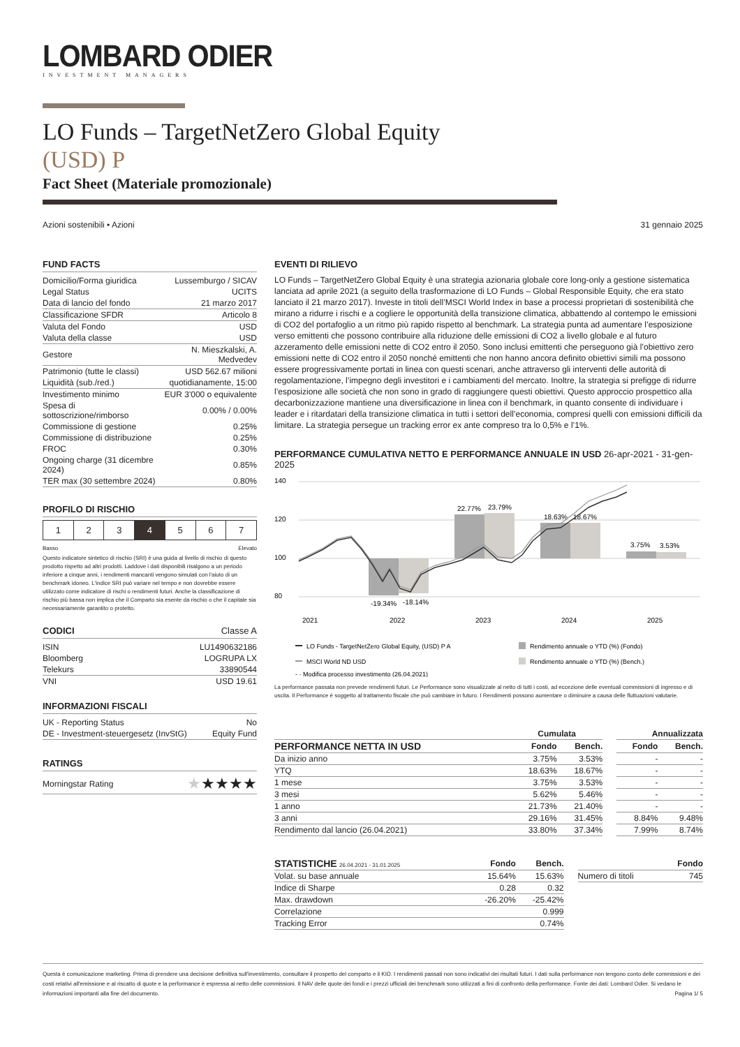LOMBARD ODIER
INVESTMENT MANAGERS
LO Funds – TargetNetZero Global Equity
(USD) P
Fact Sheet (Materiale promozionale)
Azioni sostenibili • Azioni 31 gennaio 2025
FUND FACTS
| Domicilio/Forma giuridica | Lussemburgo / SICAV |
| Legal Status | UCITS |
| Data di lancio del fondo | 21 marzo 2017 |
| Classificazione SFDR | Articolo 8 |
| Valuta del Fondo | USD |
| Valuta della classe | USD |
| Gestore | N. Mieszkalski, A. Medvedev |
| Patrimonio (tutte le classi) | USD 562.67 milioni |
| Liquidità (sub./red.) | quotidianamente, 15:00 |
| Investimento minimo | EUR 3'000 o equivalente |
| Spesa di sottoscrizione/rimborso | 0.00% / 0.00% |
| Commissione di gestione | 0.25% |
| Commissione di distribuzione | 0.25% |
| FROC | 0.30% |
| Ongoing charge (31 dicembre 2024) | 0.85% |
| TER max (30 settembre 2024) | 0.80% |
PROFILO DI RISCHIO
| 1 | 2 | 3 | 4 | 5 | 6 | 7 |
Basso Elevato
Questo indicatore sintetico di rischio (SRI) è una guida al livello di rischio di questo prodotto rispetto ad altri prodotti. Laddove i dati disponibili risalgono a un periodo inferiore a cinque anni, i rendimenti mancanti vengono simulati con l'aiuto di un benchmark idoneo. L'indice SRI può variare nel tempo e non dovrebbe essere utilizzato come indicatore di rischi o rendimenti futuri. Anche la classificazione di rischio più bassa non implica che il Comparto sia esente da rischio o che il capitale sia necessariamente garantito o protetto.
CODICI Classe A
| ISIN | LU1490632186 |
| Bloomberg | LOGRUPA LX |
| Telekurs | 33890544 |
| VNI | USD 19.61 |
INFORMAZIONI FISCALI
| UK - Reporting Status | No |
| DE - Investment-steuergesetz (InvStG) | Equity Fund |
RATINGS
| Morningstar Rating | ★ ★★★★ |
EVENTI DI RILIEVO
LO Funds – TargetNetZero Global Equity è una strategia azionaria globale core long-only a gestione sistematica lanciata ad aprile 2021 (a seguito della trasformazione di LO Funds – Global Responsible Equity, che era stato lanciato il 21 marzo 2017). Investe in titoli dell’MSCI World Index in base a processi proprietari di sostenibilità che mirano a ridurre i rischi e a cogliere le opportunità della transizione climatica, abbattendo al contempo le emissioni di CO2 del portafoglio a un ritmo più rapido rispetto al benchmark. La strategia punta ad aumentare l’esposizione verso emittenti che possono contribuire alla riduzione delle emissioni di CO2 a livello globale e al futuro azzeramento delle emissioni nette di CO2 entro il 2050. Sono inclusi emittenti che perseguono già l’obiettivo zero emissioni nette di CO2 entro il 2050 nonché emittenti che non hanno ancora definito obiettivi simili ma possono essere progressivamente portati in linea con questi scenari, anche attraverso gli interventi delle autorità di regolamentazione, l’impegno degli investitori e i cambiamenti del mercato. Inoltre, la strategia si prefigge di ridurre l’esposizione alle società che non sono in grado di raggiungere questi obiettivi. Questo approccio prospettico alla decarbonizzazione mantiene una diversificazione in linea con il benchmark, in quanto consente di individuare i leader e i ritardatari della transizione climatica in tutti i settori dell’economia, compresi quelli con emissioni difficili da limitare. La strategia persegue un tracking error ex ante compreso tra lo 0,5% e l’1%.
PERFORMANCE CUMULATIVA NETTO E PERFORMANCE ANNUALE IN USD 26-apr-2021 - 31-gen-2025
140
120
100
80
-19.34%
-18.14%
22.77%
23.79%
18.63%
18.67%
3.75%
3.53%
2021
2022
2023
2024
2025
LO Funds - TargetNetZero Global Equity, (USD) P A
Rendimento annuale o YTD (%) (Fondo)
MSCI World ND USD
Rendimento annuale o YTD (%) (Bench.)
- · Modifica processo investimento (26.04.2021)
La performance passata non prevede rendimenti futuri. Le Performance sono visualizzate al netto di tutti i costi, ad eccezione delle eventuali commissioni di ingresso e di uscita. Il Performance è soggetto al trattamento fiscale che può cambiare in futuro. I Rendimenti possono aumentare o diminuire a causa delle fluttuazioni valutarie.
| | Cumulata | | | Annualizzata | |
| --- | --- | --- | --- | --- | --- |
| PERFORMANCE NETTA IN USD | Fondo | Bench. | | Fondo | Bench. |
| Da inizio anno | 3.75% | 3.53% | | - | - |
| YTQ | 18.63% | 18.67% | | - | - |
| 1 mese | 3.75% | 3.53% | | - | - |
| 3 mesi | 5.62% | 5.46% | | - | - |
| 1 anno | 21.73% | 21.40% | | - | - |
| 3 anni | 29.16% | 31.45% | | 8.84% | 9.48% |
| Rendimento dal lancio (26.04.2021) | 33.80% | 37.34% | | 7.99% | 8.74% |
| STATISTICHE 26.04.2021 - 31.01.2025 | Fondo | Bench. | | | Fondo |
| --- | --- | --- | --- | --- | --- |
| Volat. su base annuale | 15.64% | 15.63% | | Numero di titoli | 745 |
| Indice di Sharpe | 0.28 | 0.32 | | | |
| Max. drawdown | -26.20% | -25.42% | | | |
| Correlazione | | 0.999 | | | |
| Tracking Error | | 0.74% | | | |
Questa è comunicazione marketing. Prima di prendere una decisione definitiva sull'investimento, consultare il prospetto del comparto e il KID. I rendimenti passati non sono indicativi dei risultati futuri. I dati sulla performance non tengono conto delle commissioni e dei costi relativi all'emissione e al riscatto di quote e la performance è espressa al netto delle commissioni. Il NAV delle quote dei fondi e i prezzi ufficiali dei benchmark sono utilizzati a fini di confronto della performance. Fonte dei dati: Lombard Odier. Si vedano le informazioni importanti alla fine del documento. Pagina 1/ 5